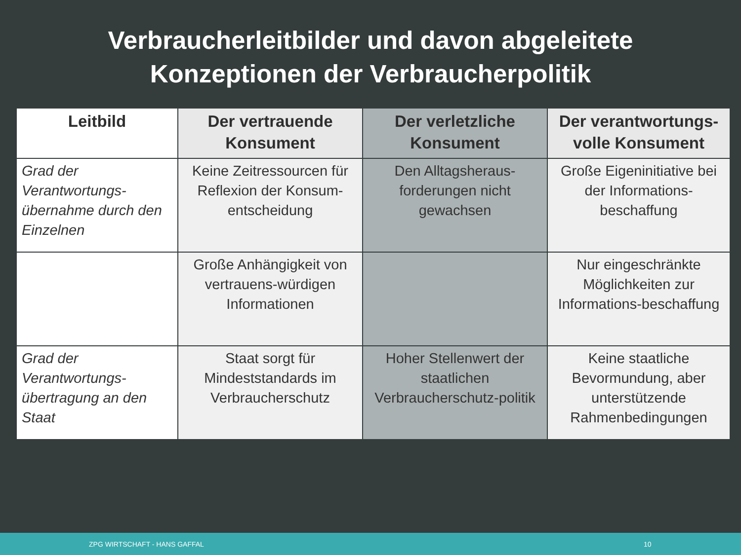Verbraucherleitbilder und davon abgeleitete
Konzeptionen der Verbraucherpolitik
| Leitbild | Der vertrauende Konsument | Der verletzliche Konsument | Der verantwortungs-volle Konsument |
| --- | --- | --- | --- |
| Grad der Verantwortungs-übernahme durch den Einzelnen | Keine Zeitressourcen für Reflexion der Konsum-entscheidung | Den Alltagsheraus-forderungen nicht gewachsen | Große Eigeninitiative bei der Informations-beschaffung |
| | Große Anhängigkeit von vertrauens-würdigen Informationen | | Nur eingeschränkte Möglichkeiten zur Informations-beschaffung |
| Grad der Verantwortungs-übertragung an den Staat | Staat sorgt für Mindeststandards im Verbraucherschutz | Hoher Stellenwert der staatlichen Verbraucherschutz-politik | Keine staatliche Bevormundung, aber unterstützende Rahmenbedingungen |
ZPG WIRTSCHAFT - HANS GAFFAL 10